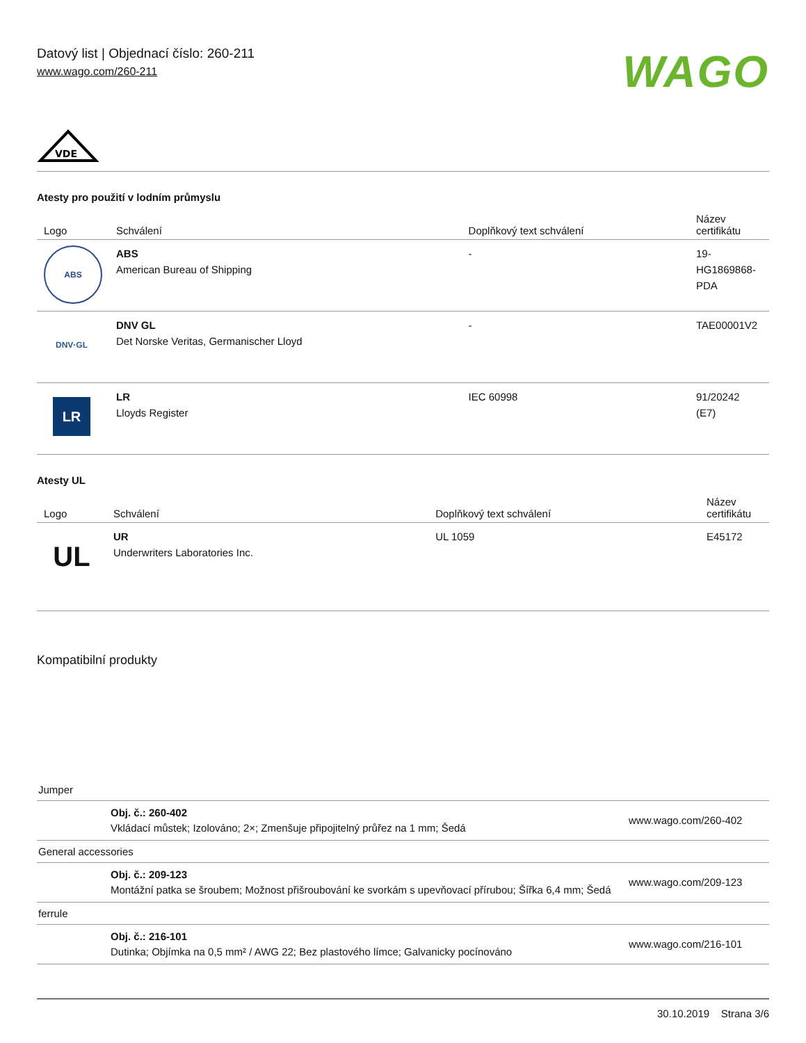Datový list | Objednací číslo: 260-211
www.wago.com/260-211
WAGO
VDE
Atesty pro použití v lodním průmyslu
| Logo | Schválení | Doplňkový text schválení | Název certifikátu |
| --- | --- | --- | --- |
| ABS | ABS American Bureau of Shipping | - | 19- HG1869868- PDA |
| DNV·GL | DNV GL Det Norske Veritas, Germanischer Lloyd | - | TAE00001V2 |
| LR | LR Lloyds Register | IEC 60998 | 91/20242 (E7) |
Atesty UL
| Logo | Schválení | Doplňkový text schválení | Název certifikátu |
| --- | --- | --- | --- |
| UL | UR Underwriters Laboratories Inc. | UL 1059 | E45172 |
Kompatibilní produkty
| Jumper | | |
| | Obj. č.: 260-402 Vkládací můstek; Izolováno; 2×; Zmenšuje připojitelný průřez na 1 mm; Šedá | www.wago.com/260-402 |
| General accessories | | |
| | Obj. č.: 209-123 Montážní patka se šroubem; Možnost přišroubování ke svorkám s upevňovací přírubou; Šířka 6,4 mm; Šedá | www.wago.com/209-123 |
| ferrule | | |
| | Obj. č.: 216-101 Dutinka; Objímka na 0,5 mm² / AWG 22; Bez plastového límce; Galvanicky pocínováno | www.wago.com/216-101 |
30.10.2019 Strana 3/6